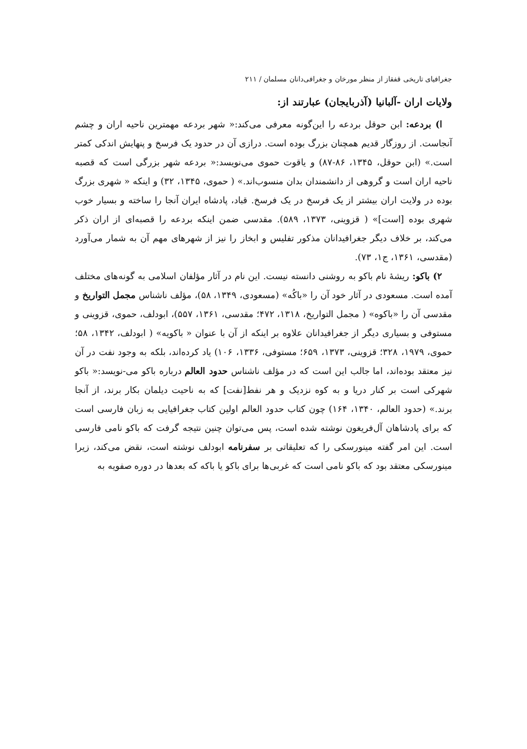جغرافیای تاریخی قفقاز از منظر مورخان و جغرافی‌دانان مسلمان / ۲۱۱
ولایات اران -آلبانیا (آذربایجان) عبارتند از:
ا) بردعه: ابن حوقل بردعه را این‌گونه معرفی می‌کند:« شهر بردعه مهمترین ناحیه اران و چشم آنجاست. از روزگار قدیم همچنان بزرگ بوده است. درازی آن در حدود یک فرسخ و پنهایش اندکی کمتر است.» (ابن حوقل، ۱۳۴۵، ۸۶-۸۷) و یاقوت حموی می‌نویسد:« بردعه شهر بزرگی است که قصبه ناحیه اران است و گروهی از دانشمندان بدان منسوب‌اند.» ( حموی، ۱۳۴۵، ۳۲) و اینکه « شهری بزرگ بوده در ولایت اران بیشتر از یک فرسخ در یک فرسخ. قباد، پادشاه ایران آنجا را ساخته و بسیار خوب شهری بوده [است]» ( قزوینی، ۱۳۷۳، ۵۸۹). مقدسی ضمن اینکه بردعه را قصبه‌ای از اران ذکر می‌کند، بر خلاف دیگر جغرافیدانان مذکور تفلیس و ابخاز را نیز از شهرهای مهم آن به شمار می‌آورد (مقدسی، ۱۳۶۱، ج۱، ۷۳).
۲) باکو: ریشهٔ نام باکو به روشنی دانسته نیست. این نام در آثار مؤلفان اسلامی به گونه‌های مختلف آمده است. مسعودی در آثار خود آن را «باکُه» (مسعودی، ۱۳۴۹، ۵۸)، مؤلف ناشناس مجمل التواریخ و مقدسی آن را «باکوه» ( مجمل التواریخ، ۱۳۱۸، ۴۷۲؛ مقدسی، ۱۳۶۱، ۵۵۷)، ابودلف، حموی، قزوینی و مستوفی و بسیاری دیگر از جغرافیدانان علاوه بر اینکه از آن با عنوان « باکویه» ( ابودلف، ۱۳۴۲، ۵۸؛ حموی، ۱۹۷۹، ۳۲۸؛ قزوینی، ۱۳۷۳، ۶۵۹؛ مستوفی، ۱۳۳۶، ۱۰۶) یاد کرده‌اند، بلکه به وجود نفت در آن نیز معتقد بوده‌اند، اما جالب این است که در مؤلف ناشناس حدود العالم درباره باکو می-نویسد:« باکو شهرکی است بر کنار دریا و به کوه نزدیک و هر نفط[نفت] که به ناحیت دیلمان بکار برند، از آنجا برند.» (حدود العالم، ۱۳۴۰، ۱۶۴) چون کتاب حدود العالم اولین کتاب جغرافیایی به زبان فارسی است که برای پادشاهان آل‌فریغون نوشته شده است، پس می‌توان چنین نتیجه گرفت که باکو نامی فارسی است. این امر گفته مینورسکی را که تعلیقاتی بر سفرنامه ابودلف نوشته است، نقض می‌کند، زیرا مینورسکی معتقد بود که باکو نامی است که غربی‌ها برای باکو یا باکه که بعدها در دوره صفویه به